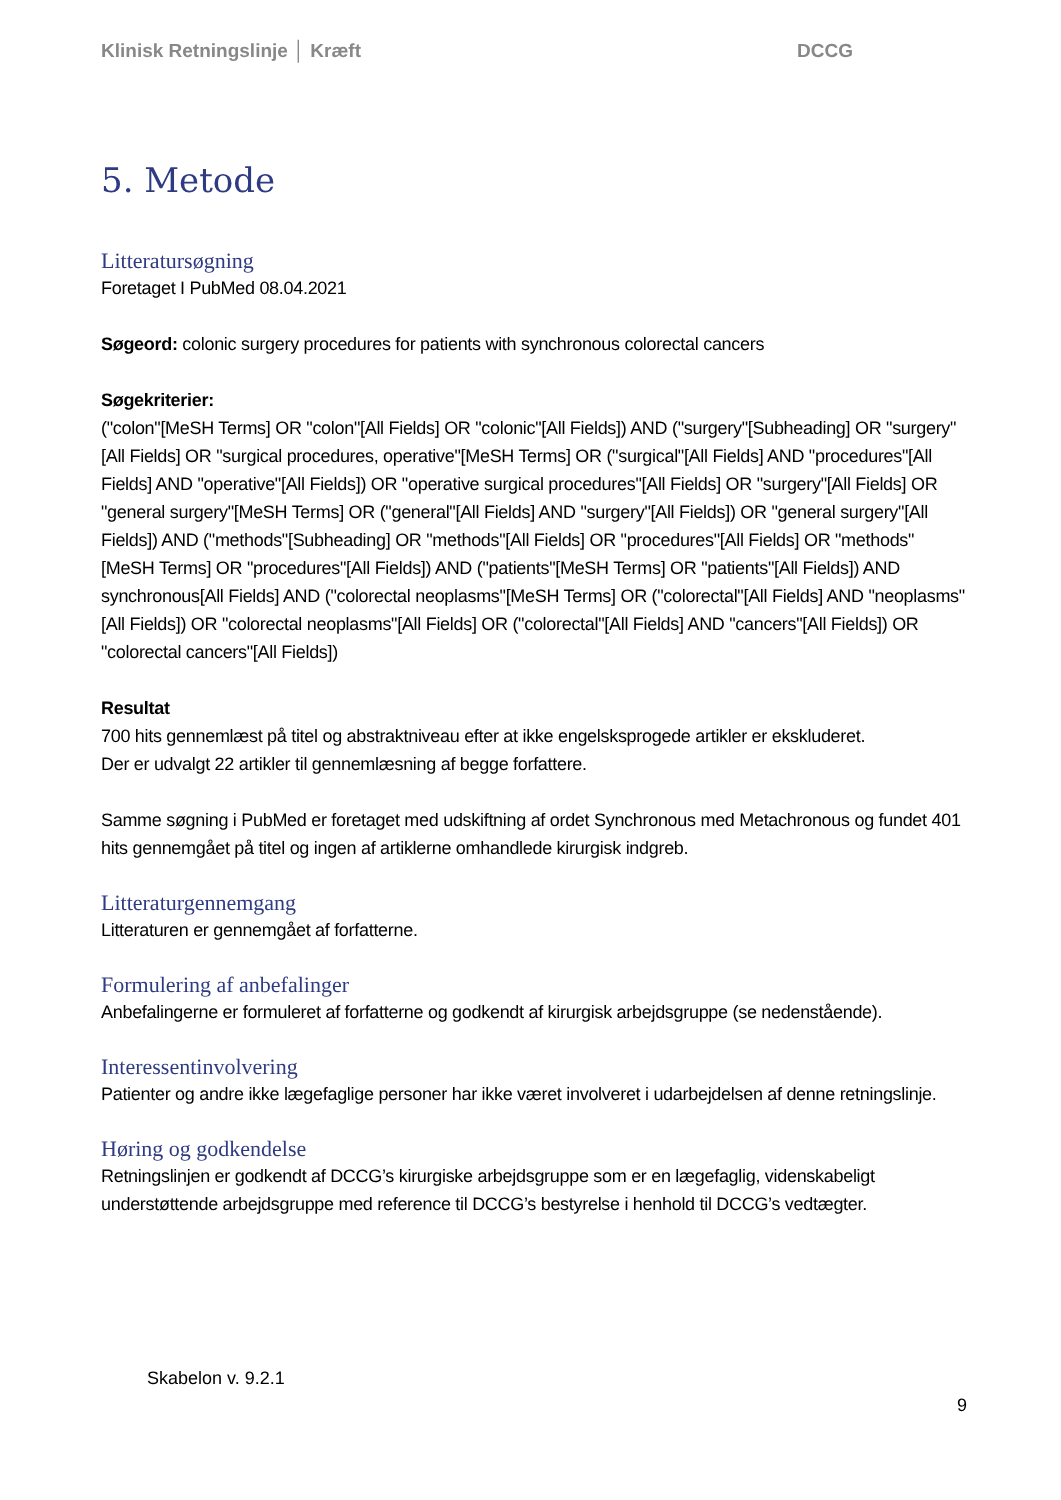Klinisk Retningslinje │ Kræft DCCG
5. Metode
Litteratursøgning
Foretaget I PubMed 08.04.2021
Søgeord: colonic surgery procedures for patients with synchronous colorectal cancers
Søgekriterier:
("colon"[MeSH Terms] OR "colon"[All Fields] OR "colonic"[All Fields]) AND ("surgery"[Subheading] OR "surgery"[All Fields] OR "surgical procedures, operative"[MeSH Terms] OR ("surgical"[All Fields] AND "procedures"[All Fields] AND "operative"[All Fields]) OR "operative surgical procedures"[All Fields] OR "surgery"[All Fields] OR "general surgery"[MeSH Terms] OR ("general"[All Fields] AND "surgery"[All Fields]) OR "general surgery"[All Fields]) AND ("methods"[Subheading] OR "methods"[All Fields] OR "procedures"[All Fields] OR "methods"[MeSH Terms] OR "procedures"[All Fields]) AND ("patients"[MeSH Terms] OR "patients"[All Fields]) AND synchronous[All Fields] AND ("colorectal neoplasms"[MeSH Terms] OR ("colorectal"[All Fields] AND "neoplasms"[All Fields]) OR "colorectal neoplasms"[All Fields] OR ("colorectal"[All Fields] AND "cancers"[All Fields]) OR "colorectal cancers"[All Fields])
Resultat
700 hits gennemlæst på titel og abstraktniveau efter at ikke engelsksprogede artikler er ekskluderet.
Der er udvalgt 22 artikler til gennemlæsning af begge forfattere.
Samme søgning i PubMed er foretaget med udskiftning af ordet Synchronous med Metachronous og fundet 401 hits gennemgået på titel og ingen af artiklerne omhandlede kirurgisk indgreb.
Litteraturgennemgang
Litteraturen er gennemgået af forfatterne.
Formulering af anbefalinger
Anbefalingerne er formuleret af forfatterne og godkendt af kirurgisk arbejdsgruppe (se nedenstående).
Interessentinvolvering
Patienter og andre ikke lægefaglige personer har ikke været involveret i udarbejdelsen af denne retningslinje.
Høring og godkendelse
Retningslinjen er godkendt af DCCG’s kirurgiske arbejdsgruppe som er en lægefaglig, videnskabeligt understøttende arbejdsgruppe med reference til DCCG’s bestyrelse i henhold til DCCG’s vedtægter.
Skabelon v. 9.2.1
9